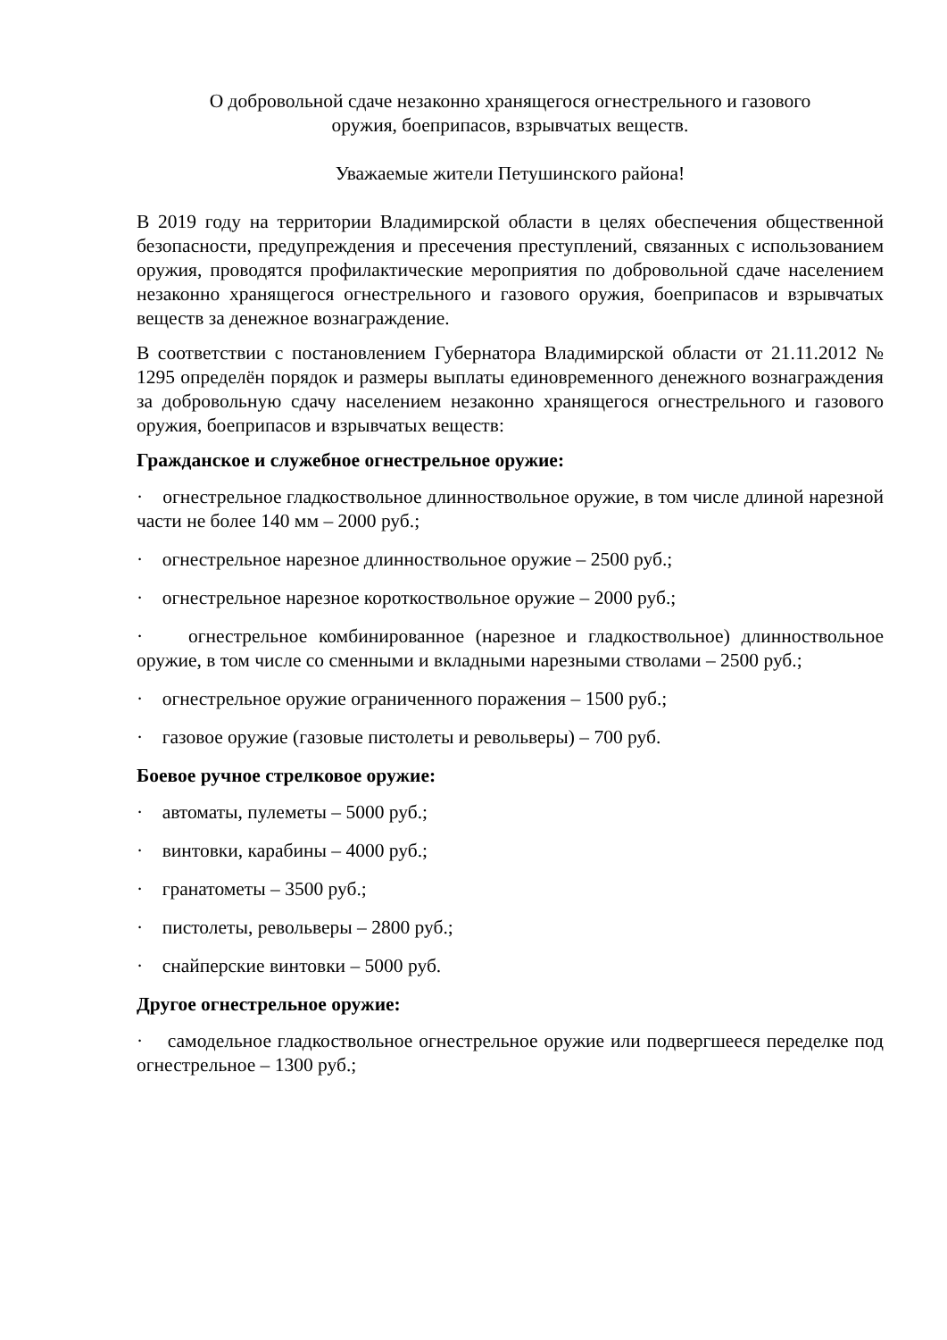О добровольной сдаче незаконно хранящегося огнестрельного и газового
оружия, боеприпасов, взрывчатых веществ.
Уважаемые жители Петушинского района!
В 2019 году на территории Владимирской области в целях обеспечения общественной безопасности, предупреждения и пресечения преступлений, связанных с использованием оружия, проводятся профилактические мероприятия по добровольной сдаче населением незаконно хранящегося огнестрельного и газового оружия, боеприпасов и взрывчатых веществ за денежное вознаграждение.
В соответствии с постановлением Губернатора Владимирской области от 21.11.2012 № 1295 определён порядок и размеры выплаты единовременного денежного вознаграждения за добровольную сдачу населением незаконно хранящегося огнестрельного и газового оружия, боеприпасов и взрывчатых веществ:
Гражданское и служебное огнестрельное оружие:
· огнестрельное гладкоствольное длинноствольное оружие, в том числе длиной нарезной части не более 140 мм – 2000 руб.;
· огнестрельное нарезное длинноствольное оружие – 2500 руб.;
· огнестрельное нарезное короткоствольное оружие – 2000 руб.;
· огнестрельное комбинированное (нарезное и гладкоствольное) длинноствольное оружие, в том числе со сменными и вкладными нарезными стволами – 2500 руб.;
· огнестрельное оружие ограниченного поражения – 1500 руб.;
· газовое оружие (газовые пистолеты и револьверы) – 700 руб.
Боевое ручное стрелковое оружие:
· автоматы, пулеметы – 5000 руб.;
· винтовки, карабины – 4000 руб.;
· гранатометы – 3500 руб.;
· пистолеты, револьверы – 2800 руб.;
· снайперские винтовки – 5000 руб.
Другое огнестрельное оружие:
· самодельное гладкоствольное огнестрельное оружие или подвергшееся переделке под огнестрельное – 1300 руб.;